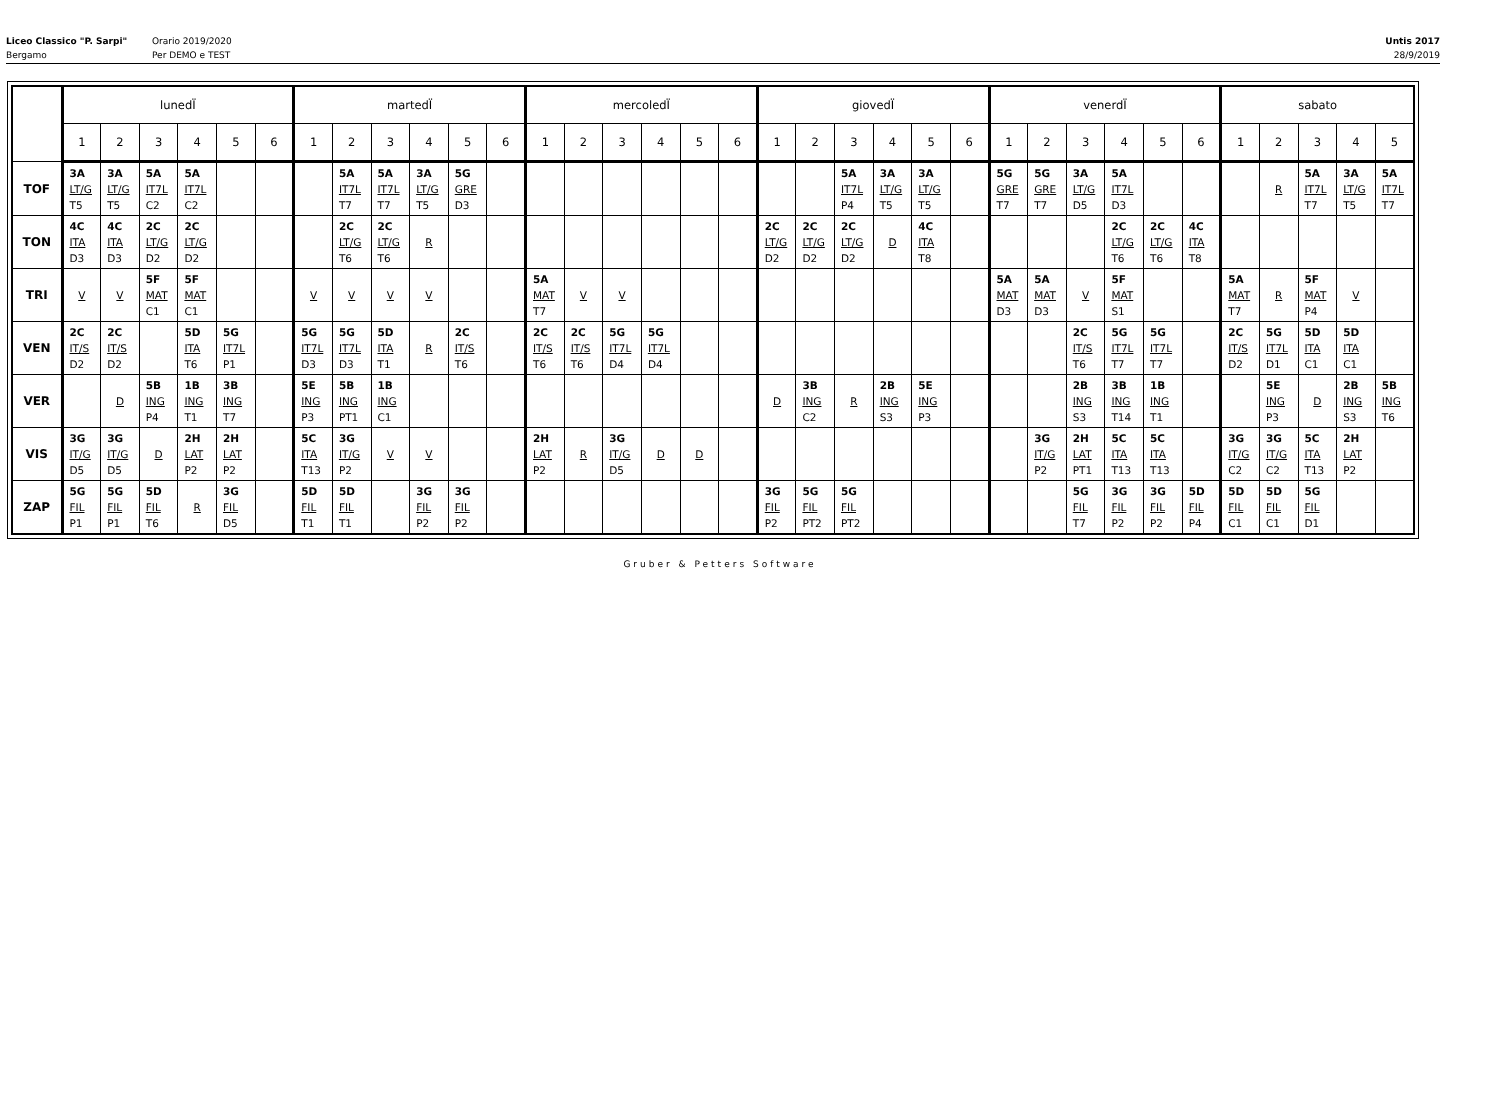Liceo Classico "P. Sarpi"
Bergamo
Orario 2019/2020
Per DEMO e TEST
Untis 2017
28/9/2019
| | lunedÏ | | | | | | martedÏ | | | | | | mercoledÏ | | | | | | giovedÏ | | | | | | venerdÏ | | | | | | sabato | | | | |
| --- | --- | --- | --- | --- | --- | --- | --- | --- | --- | --- | --- | --- | --- | --- | --- | --- | --- | --- | --- | --- | --- | --- | --- | --- | --- | --- | --- | --- | --- | --- | --- | --- | --- | --- | --- |
| | 1 | 2 | 3 | 4 | 5 | 6 | 1 | 2 | 3 | 4 | 5 | 6 | 1 | 2 | 3 | 4 | 5 | 6 | 1 | 2 | 3 | 4 | 5 | 6 | 1 | 2 | 3 | 4 | 5 | 6 | 1 | 2 | 3 | 4 | 5 |
| TOF | 3A LT/G T5 | 3A LT/G T5 | 5A IT7L C2 | 5A IT7L C2 | | | | 5A IT7L T7 | 5A IT7L T7 | 3A LT/G T5 | 5G GRE D3 | | | | | | | | | | 5A IT7L P4 | 3A LT/G T5 | 3A LT/G T5 | | 5G GRE T7 | 5G GRE T7 | 3A LT/G D5 | 5A IT7L D3 | | | | R | 5A IT7L T7 | 3A LT/G T5 | 5A IT7L T7 |
| TON | 4C ITA D3 | 4C ITA D3 | 2C LT/G D2 | 2C LT/G D2 | | | | 2C LT/G T6 | 2C LT/G T6 | R | | | | | | | | | 2C LT/G D2 | 2C LT/G D2 | 2C LT/G D2 | D | 4C ITA T8 | | | | | 2C LT/G T6 | 2C LT/G T6 | 4C ITA T8 | | | | | |
| TRI | V | V | 5F MAT C1 | 5F MAT C1 | | | V | V | V | V | | | 5A MAT T7 | V | V | | | | | | | | | | 5A MAT D3 | 5A MAT D3 | V | 5F MAT S1 | | | 5A MAT T7 | R | 5F MAT P4 | V | |
| VEN | 2C IT/S D2 | 2C IT/S D2 | | 5D ITA T6 | 5G IT7L P1 | | 5G IT7L D3 | 5G IT7L D3 | 5D ITA T1 | R | 2C IT/S T6 | | 2C IT/S T6 | 2C IT/S T6 | 5G IT7L D4 | 5G IT7L D4 | | | | | | | | | | | 2C IT/S T6 | 5G IT7L T7 | 5G IT7L T7 | | 2C IT/S D2 | 5G IT7L D1 | 5D ITA C1 | 5D ITA C1 | |
| VER | | D | 5B ING P4 | 1B ING T1 | 3B ING T7 | | 5E ING P3 | 5B ING PT1 | 1B ING C1 | | | | | | | | | | D | 3B ING C2 | R | 2B ING S3 | 5E ING P3 | | | | 2B ING S3 | 3B ING T14 | 1B ING T1 | | | 5E ING P3 | D | 2B ING S3 | 5B ING T6 |
| VIS | 3G IT/G D5 | 3G IT/G D5 | D | 2H LAT P2 | 2H LAT P2 | | 5C ITA T13 | 3G IT/G P2 | V | V | | | 2H LAT P2 | R | 3G IT/G D5 | D | D | | | | | | | | | 3G IT/G P2 | 2H LAT PT1 | 5C ITA T13 | 5C ITA T13 | | 3G IT/G C2 | 3G IT/G C2 | 5C ITA T13 | 2H LAT P2 | |
| ZAP | 5G FIL P1 | 5G FIL P1 | 5D FIL T6 | R | 3G FIL D5 | | 5D FIL T1 | 5D FIL T1 | | 3G FIL P2 | 3G FIL P2 | | | | | | | | 3G FIL P2 | 5G FIL PT2 | 5G FIL PT2 | | | | | | 5G FIL T7 | 3G FIL P2 | 3G FIL P2 | 5D FIL P4 | 5D FIL C1 | 5D FIL C1 | 5G FIL D1 | | |
Gruber & Petters Software